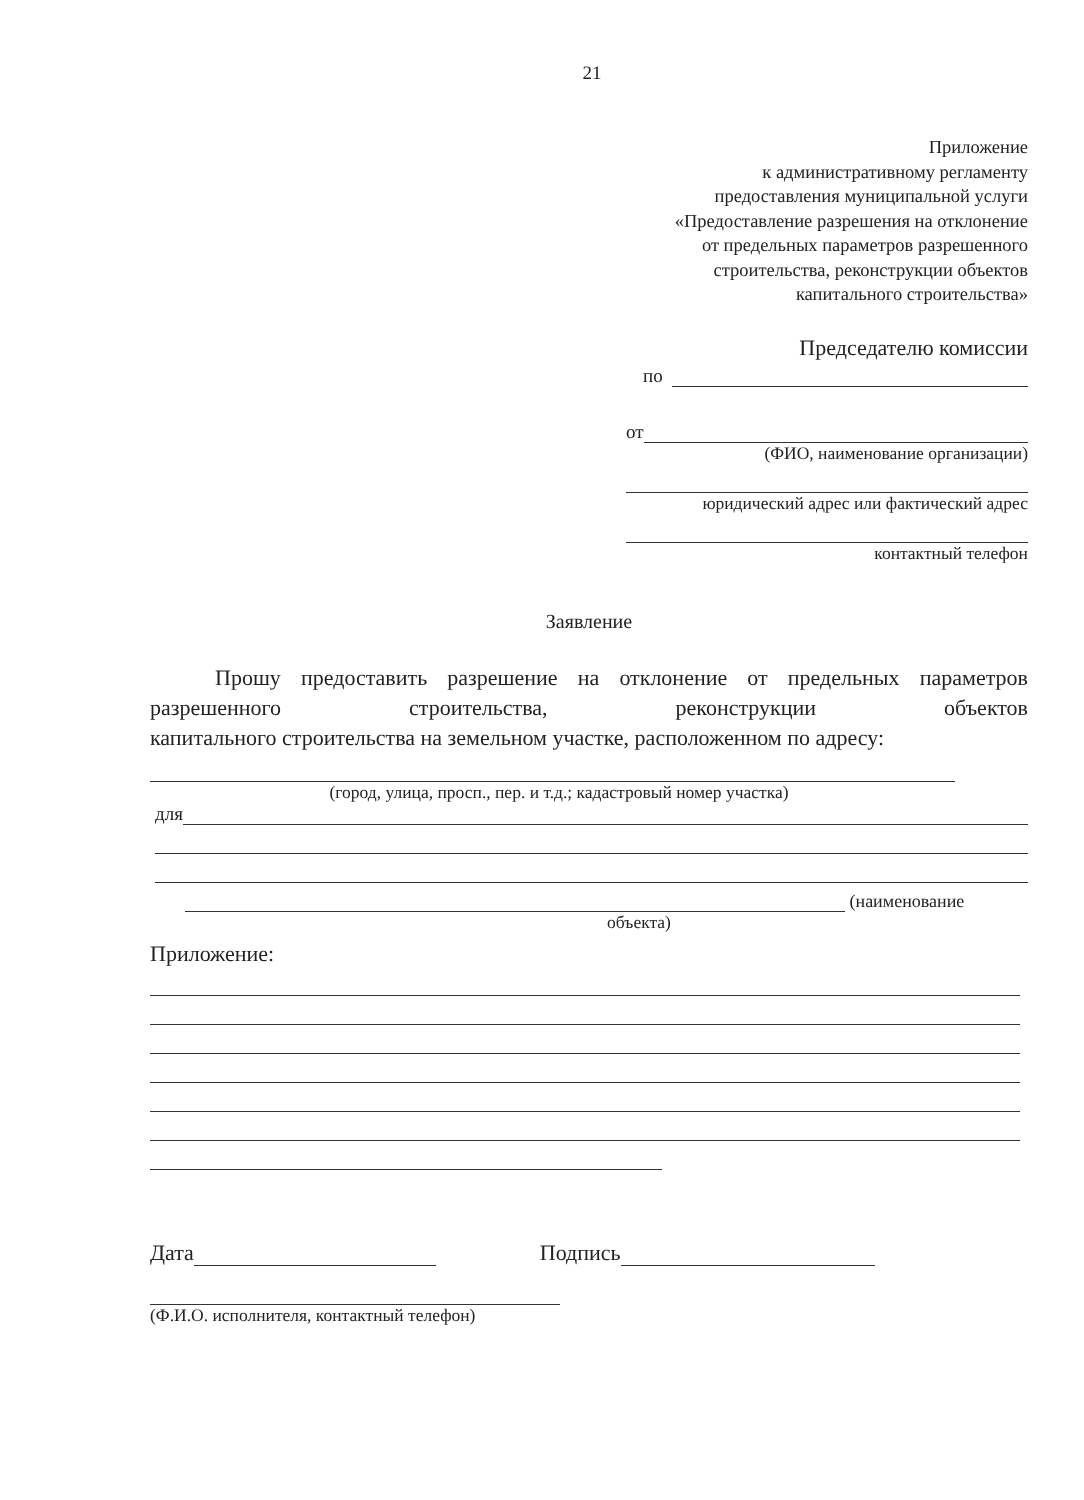21
Приложение
к административному регламенту
предоставления муниципальной услуги
«Предоставление разрешения на отклонение
от предельных параметров разрешенного
строительства, реконструкции объектов
капитального строительства»
Председателю комиссии
по
от
(ФИО, наименование организации)
юридический адрес или фактический адрес
контактный телефон
Заявление
Прошу предоставить разрешение на отклонение от предельных параметров разрешенного строительства, реконструкции объектов
капитального строительства на земельном участке, расположенном по адресу:
(город, улица, просп., пер. и т.д.; кадастровый номер участка)
для
(наименование
объекта)
Приложение:
Дата Подпись
(Ф.И.О. исполнителя, контактный телефон)